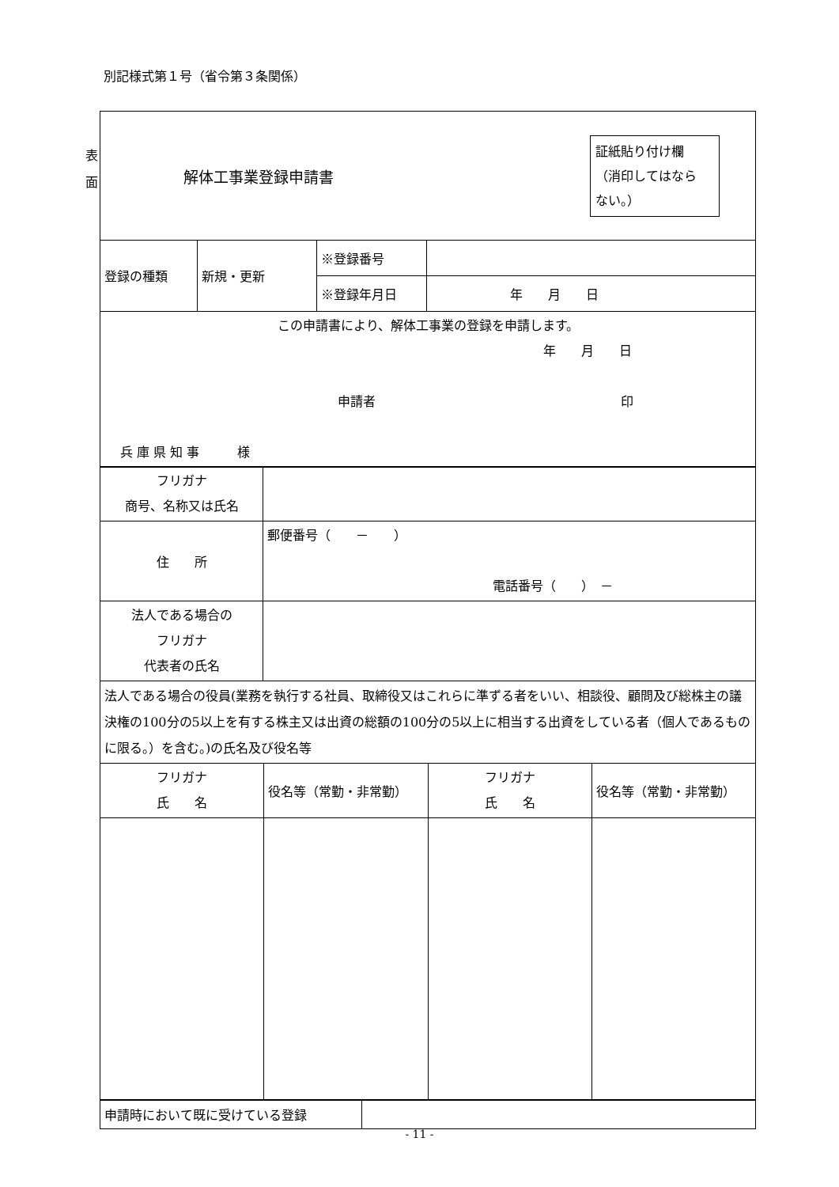別記様式第１号（省令第３条関係）
表
面
| 解体工事業登録申請書 証紙貼り付け欄 （消印してはなら ない。） |
| 登録の種類 | 新規・更新 | ※登録番号 | |
| | | ※登録年月日 | 年 月 日 |
| この申請書により、解体工事業の登録を申請します。 年 月 日 申請者 印 兵 庫 県 知 事 様 | | | |
| フリガナ 商号、名称又は氏名 | |
| 住 所 | 郵便番号（ － ） 電話番号（ ） － |
| 法人である場合の フリガナ 代表者の氏名 | |
| 法人である場合の役員(業務を執行する社員、取締役又はこれらに準ずる者をいい、相談役、顧問及び総株主の議決権の100分の5以上を有する株主又は出資の総額の100分の5以上に相当する出資をしている者（個人であるものに限る。）を含む。)の氏名及び役名等 | |
| フリガナ 氏 名 | 役名等（常勤・非常勤） | フリガナ 氏 名 | 役名等（常勤・非常勤） |
| 申請時において既に受けている登録 | |
- 11 -